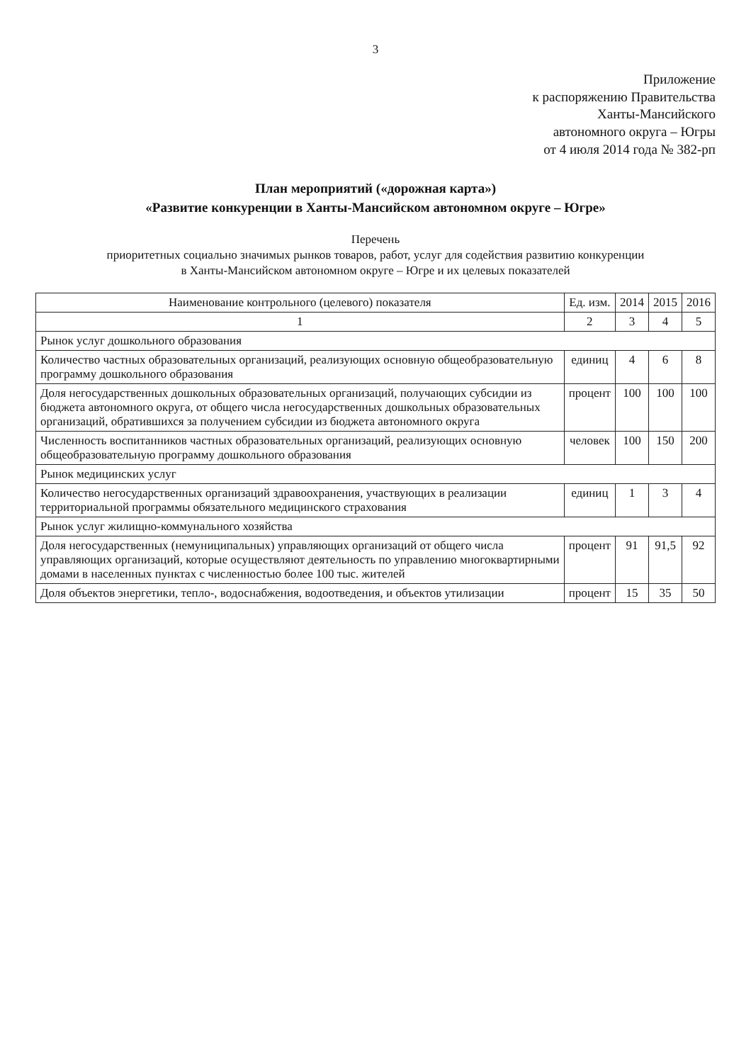3
Приложение
к распоряжению Правительства
Ханты-Мансийского
автономного округа – Югры
от 4 июля 2014 года № 382-рп
План мероприятий («дорожная карта»)
«Развитие конкуренции в Ханты-Мансийском автономном округе – Югре»
Перечень
приоритетных социально значимых рынков товаров, работ, услуг для содействия развитию конкуренции
в Ханты-Мансийском автономном округе – Югре и их целевых показателей
| Наименование контрольного (целевого) показателя | Ед. изм. | 2014 | 2015 | 2016 |
| --- | --- | --- | --- | --- |
| 1 | 2 | 3 | 4 | 5 |
| Рынок услуг дошкольного образования | | | | |
| Количество частных образовательных организаций, реализующих основную общеобразовательную программу дошкольного образования | единиц | 4 | 6 | 8 |
| Доля негосударственных дошкольных образовательных организаций, получающих субсидии из бюджета автономного округа, от общего числа негосударственных дошкольных образовательных организаций, обратившихся за получением субсидии из бюджета автономного округа | процент | 100 | 100 | 100 |
| Численность воспитанников частных образовательных организаций, реализующих основную общеобразовательную программу дошкольного образования | человек | 100 | 150 | 200 |
| Рынок медицинских услуг | | | | |
| Количество негосударственных организаций здравоохранения, участвующих в реализации территориальной программы обязательного медицинского страхования | единиц | 1 | 3 | 4 |
| Рынок услуг жилищно-коммунального хозяйства | | | | |
| Доля негосударственных (немуниципальных) управляющих организаций от общего числа управляющих организаций, которые осуществляют деятельность по управлению многоквартирными домами в населенных пунктах с численностью более 100 тыс. жителей | процент | 91 | 91,5 | 92 |
| Доля объектов энергетики, тепло-, водоснабжения, водоотведения, и объектов утилизации | процент | 15 | 35 | 50 |